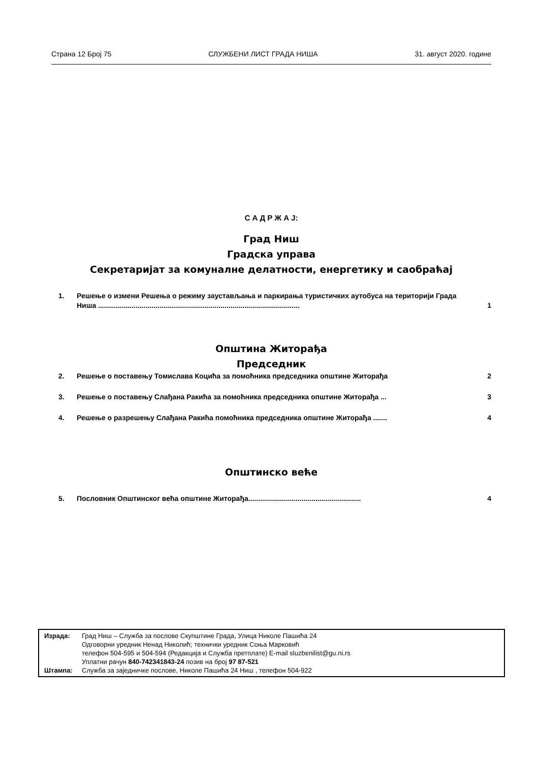Страна 12 Број 75 СЛУЖБЕНИ ЛИСТ ГРАДА НИША 31. август 2020. године
С А Д Р Ж А Ј:
Град Ниш
Градска управа
Секретаријат за комуналне делатности, енергетику и саобраћај
1. Решење о измени Решења о режиму заустављања и паркирања туристичких аутобуса на територији Града Ниша ...................................................................................................... 1
Општина Житорађа
Председник
2. Решење о поставењу Томислава Коцића за помоћника председника општине Житорађа 2
3. Решење о поставењу Слађана Ракића за помоћника председника општине Житорађа ... 3
4. Решење о разрешењу Слађана Ракића помоћника председника општине Житорађа ....... 4
Општинско веће
5. Пословник Општинског већа општине Житорађа......................................................... 4
Израда: Град Ниш – Служба за послове Скупштине Града, Улица Николе Пашића 24
Одговорни уредник Ненад Николић; технички уредник Соња Марковић
телефон 504-595 и 504-594 (Редакција и Служба претплате) E-mail sluzbenilist@gu.ni.rs
Уплатни рачун 840-742341843-24 позив на број 97 87-521
Штампа: Служба за заједничке послове, Николе Пашића 24 Ниш , телефон 504-922